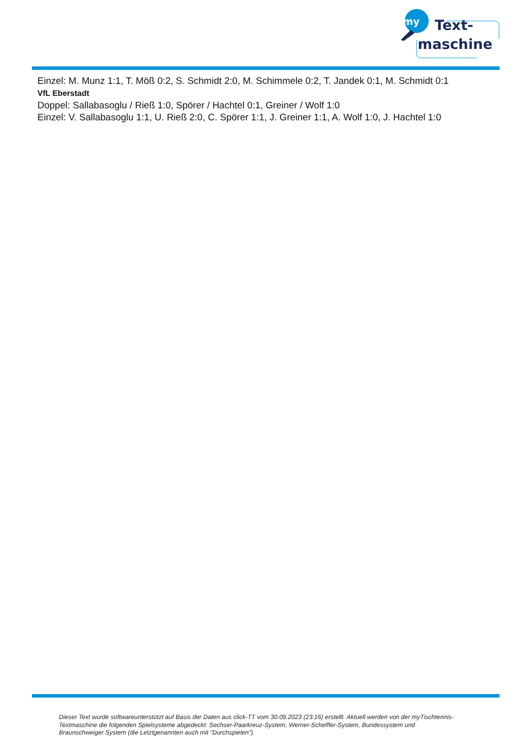my
Text-
maschine
Einzel: M. Munz 1:1, T. Möß 0:2, S. Schmidt 2:0, M. Schimmele 0:2, T. Jandek 0:1, M. Schmidt 0:1
VfL Eberstadt
Doppel: Sallabasoglu / Rieß 1:0, Spörer / Hachtel 0:1, Greiner / Wolf 1:0
Einzel: V. Sallabasoglu 1:1, U. Rieß 2:0, C. Spörer 1:1, J. Greiner 1:1, A. Wolf 1:0, J. Hachtel 1:0
Dieser Text wurde softwareunterstützt auf Basis der Daten aus click-TT vom 30.09.2023 (23:16) erstellt. Aktuell werden von der myTischtennis-Textmaschine die folgenden Spielsysteme abgedeckt: Sechser-Paarkreuz-System, Werner-Scheffler-System, Bundessystem und Braunschweiger System (die Letztgenannten auch mit "Durchspielen").